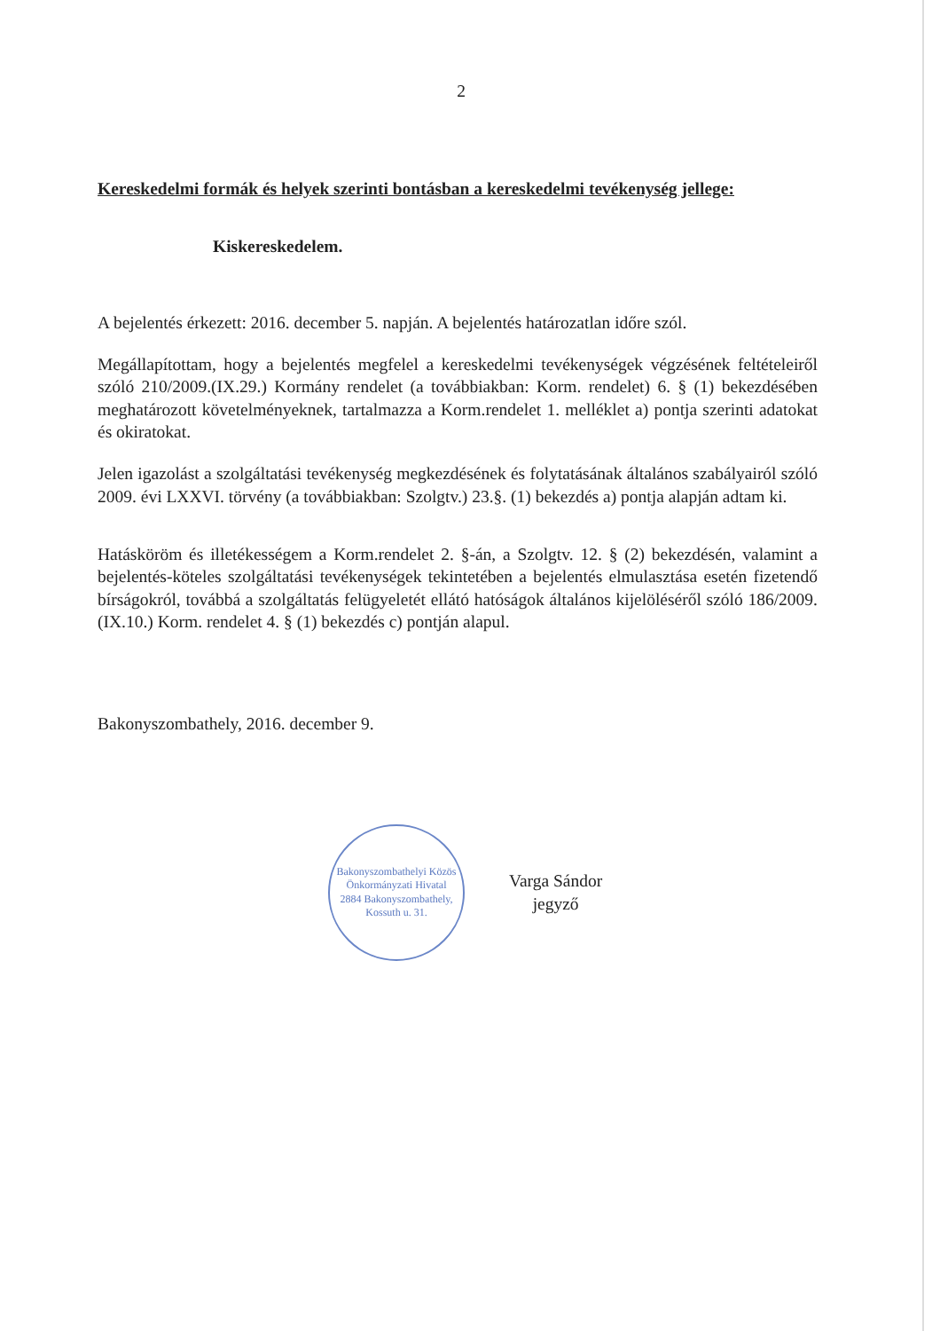2
Kereskedelmi formák és helyek szerinti bontásban a kereskedelmi tevékenység jellege:
Kiskereskedelem.
A bejelentés érkezett: 2016. december 5. napján. A bejelentés határozatlan időre szól.
Megállapítottam, hogy a bejelentés megfelel a kereskedelmi tevékenységek végzésének feltételeiről szóló 210/2009.(IX.29.) Kormány rendelet (a továbbiakban: Korm. rendelet) 6. § (1) bekezdésében meghatározott követelményeknek, tartalmazza a Korm.rendelet 1. melléklet a) pontja szerinti adatokat és okiratokat.
Jelen igazolást a szolgáltatási tevékenység megkezdésének és folytatásának általános szabályairól szóló 2009. évi LXXVI. törvény (a továbbiakban: Szolgtv.) 23.§. (1) bekezdés a) pontja alapján adtam ki.
Hatásköröm és illetékességem a Korm.rendelet 2. §-án, a Szolgtv. 12. § (2) bekezdésén, valamint a bejelentés-köteles szolgáltatási tevékenységek tekintetében a bejelentés elmulasztása esetén fizetendő bírságokról, továbbá a szolgáltatás felügyeletét ellátó hatóságok általános kijelöléséről szóló 186/2009. (IX.10.) Korm. rendelet 4. § (1) bekezdés c) pontján alapul.
Bakonyszombathely, 2016. december 9.
Bakonyszombathelyi Közös Önkormányzati Hivatal
2884 Bakonyszombathely, Kossuth u. 31.
Varga Sándor
jegyző